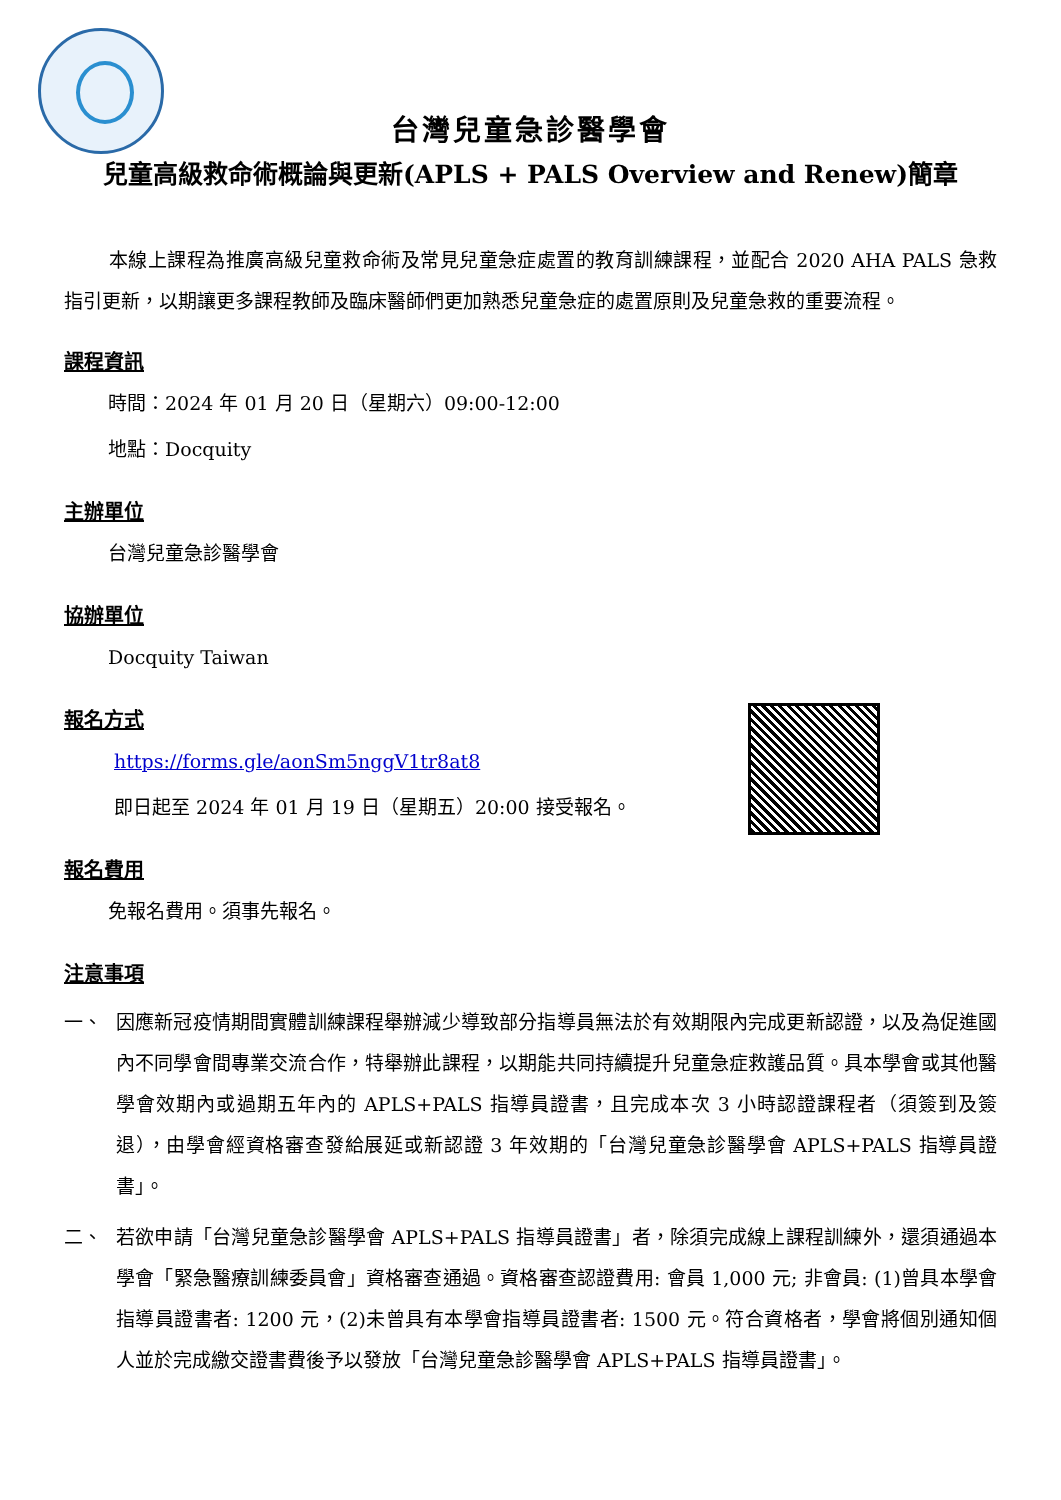台灣兒童急診醫學會
兒童高級救命術概論與更新(APLS + PALS Overview and Renew)簡章
本線上課程為推廣高級兒童救命術及常見兒童急症處置的教育訓練課程，並配合 2020 AHA PALS 急救指引更新，以期讓更多課程教師及臨床醫師們更加熟悉兒童急症的處置原則及兒童急救的重要流程。
課程資訊
時間：2024 年 01 月 20 日（星期六）09:00-12:00
地點：Docquity
主辦單位
台灣兒童急診醫學會
協辦單位
Docquity Taiwan
報名方式
https://forms.gle/aonSm5nggV1tr8at8
即日起至 2024 年 01 月 19 日（星期五）20:00 接受報名。
報名費用
免報名費用。須事先報名。
注意事項
一、 因應新冠疫情期間實體訓練課程舉辦減少導致部分指導員無法於有效期限內完成更新認證，以及為促進國內不同學會間專業交流合作，特舉辦此課程，以期能共同持續提升兒童急症救護品質。具本學會或其他醫學會效期內或過期五年內的 APLS+PALS 指導員證書，且完成本次 3 小時認證課程者（須簽到及簽退），由學會經資格審查發給展延或新認證 3 年效期的「台灣兒童急診醫學會 APLS+PALS 指導員證書」。
二、 若欲申請「台灣兒童急診醫學會 APLS+PALS 指導員證書」者，除須完成線上課程訓練外，還須通過本學會「緊急醫療訓練委員會」資格審查通過。資格審查認證費用: 會員 1,000 元; 非會員: (1)曾具本學會指導員證書者: 1200 元，(2)未曾具有本學會指導員證書者: 1500 元。符合資格者，學會將個別通知個人並於完成繳交證書費後予以發放「台灣兒童急診醫學會 APLS+PALS 指導員證書」。